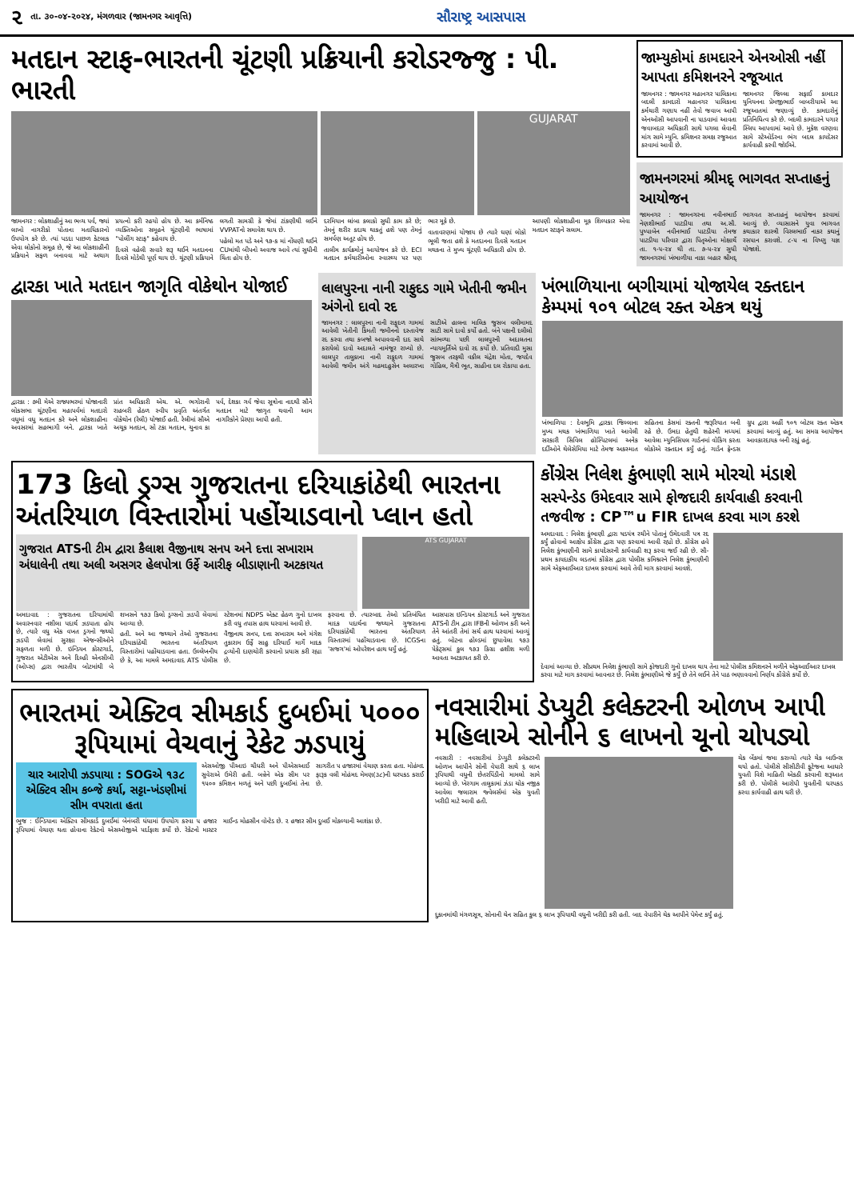૨ તા. ૩૦-૦૪-૨૦૨૪, મંગળવાર (જામનગર આવૃત્તિ) સૌરાષ્ટ્ર આસપાસ
મતદાન સ્ટાફ-ભારતની ચૂંટણી પ્રક્રિયાની કરોડરજ્જુ : પી. ભારતી
GUJARAT
જામનગર : લોકશાહીનું આ ભવ્ય પર્વ, જ્યાં લાખો નાગરીકો પોતાના મતાધિકારનો ઉપયોગ કરે છે. ત્યાં પડદા પાછળ કેટલાક એવા લોકોનો સમૂહ છે, જે આ લોકશાહીની પ્રક્રિયાને સફળ બનાવવા માટે અથાગ પ્રયત્નો કરી રહયો હોય છે. આ કર્મનિષ્ઠ વ્યક્તિઓના સમૂહને ચૂંટણીની ભાષામાં "પોલીંગ સ્ટાફ" કહેવાય છે.
દિવસે વહેલી સવારે શરૂ થઈને મતદાનના દિવસે મોડેથી પૂર્ણ થાય છે. ચૂંટણી પ્રક્રિયાને લગતી સામગ્રી કે જેમાં ટાંકણીથી લઈને VVPATનો સમાવેશ થાય છે.
પહેલો મત પડે અને ૧૭-ક માં નોંધણી થઈને CUમાંથી બીપનો અવાજ આવે ત્યાં સુધીની ચિંતા હોય છે.
દરમિયાન લાંબા કલાકો સુધી કામ કરે છે; તેમનું શરીર કદાચ થાકતું હશે પણ તેમનું સમર્પણ અતૂટ હોય છે.
તાલીમ કાર્યક્રમોનું આયોજન કરે છે. ECI મતદાન કર્મચારીઓના સ્વાસ્થ્ય પર પણ ભાર મૂકે છે.
વાતાવરણમાં યોજાય છે ત્યારે ઘણાં લોકો ભૂલી જતા હશે કે મતદાનના દિવસે મતદાન મથકના તે મુખ્ય ચૂંટણી અધિકારી હોય છે. આપણી લોકશાહીના મૂક શિલ્પકાર એવા મતદાન સ્ટાફને સલામ.
જામ્યુકોમાં કામદારને એનઓસી નહીં આપતા કમિશનરને રજૂઆત
જામનગર : જામનગર મહાનગર પાલિકાના બદલી કામદારો મહાનગર પાલિકાના કર્મચારી ગણાય નહીં તેવો જવાબ આપી એનઓસી આપવાની ના પાડવામાં આવતા જવાબદાર અધિકારી સાથે પગલા લેવાની માંગ સામે મ્યુનિ. કમિશનર સમક્ષ રજુઆત કરવામાં આવી છે.
જામનગર જિલ્લા સફાઈ કામદાર યુનિયનના પ્રેમજીભાઈ બાબરીયાએ આ રજૂઆતમાં જણાવ્યું છે. કામદારોનું પ્રતિનિધિત્વ કરે છે. બદલી કામદારને પગાર સ્લિપ આપવામાં આવે છે. મુકેશ વરણવા સામે સ્ટેઓર્ડરના ભંગ બદલ કાયદેસર કાર્યવાહી કરવી જોઈએ.
જામનગરમાં શ્રીમદ્ ભાગવત સપ્તાહનું આયોજન
જામનગર : જામનગરના નવીનભાઈ નેણશીભાઈ પાટડીયા તથા અ.સૌ. પુષ્પાબેન નવીનભાઈ પાટડીયા તેમજ પાટડીયા પરિવાર દ્વારા પિતૃઓના મોક્ષાર્થે તા. ૧-૫-૨૪ થી તા. ૭-૫-૨૪ સુધી જામનગરમાં ખંભાળીયા નાકા બહાર શ્રીમદ્ ભાગવત સપ્તાહનું આયોજન કરવામાં આવ્યું છે. વ્યાસાસને યુવા ભાગવત કથાકાર શાસ્ત્રી વિરલભાઈ નાકર કથાનું રસપાન કરાવશે. ૮-૫ ના વિષ્ણુ યજ્ઞ યોજાશે.
દ્વારકા ખાતે મતદાન જાગૃતિ વોકેથોન યોજાઈ
દ્વારકા : ૭મી મેએ રાજ્યભરમાં યોજાનારી લોકસભા ચૂંટણીના મહાપર્વમાં મતદારો વધુમાં વધુ મતદાન કરે અને લોકશાહીના અવસરમાં સહભાગી બને. દ્વારકા ખાતે પ્રાંત અધિકારી એચ. એ. ભગોરાની રાહબરી હેઠળ સ્વીપ પ્રવૃતિ અંતર્ગત વોકેથોન (રેલી) યોજાઈ હતી. રેલીમાં સૌએ અચૂક મતદાન, સો ટકા મતદાન, ચુનાવ કા પર્વ, દેશકા ગર્વ જેવા સૂત્રોના નાદથી સૌને મતદાન માટે જાગૃત થવાની આમ નાગરિકોને પ્રેરણા આપી હતી.
લાલપુરના નાની રાફુદડ ગામે ખેતીની જમીન અંગેનો દાવો રદ
જામનગર : લાલપુરના નાની રાફુદળ ગામમાં આવેલી ખેતીની કિંમતી જમીનનો દસ્તાવેજ રદ કરવા તથા કબજો અપાવવાની દાદ સાથે કરાયેલો દાવો અદાલતે નામંજૂર રાખ્યો છે. લાલપુર તાલુકાના નાની રાફુદળ ગામમાં આવેલી જમીન અંગે મહમદહુસેન અલારખા સાટીએ હાલના માલિક જુસબ વલીમામદ સાટી સામે દાવો કર્યો હતો. બંને પક્ષની દલીલો સાંભળ્યા પછી લાલપુરની અદાલતના ન્યાયમૂર્તિએ દાવો રદ કર્યો છે. પ્રતિવાદી મુસા જુસબ તરફથી વકીલ ચંદ્રેશ મોતા, જયદેવ ગોહિલ, મૈત્રી ભૂત, સાહીના દલ રોકાયા હતા.
ખંભાળિયાના બગીચામાં યોજાયેલ રક્તદાન કેમ્પમાં ૧૦૧ બોટલ રક્ત એકત્ર થયું
ખંભાળિયા : દેવભૂમિ દ્વારકા જિલ્લાના મુખ્ય મથક ખંભાળિયા ખાતે આવેલી સરકારી સિવિલ હોસ્પિટલમાં અનેક દર્દીઓને થેલેસેમિયા માટે તેમજ અકસ્માત સહિતના કેસમાં રક્તની જરૂરિયાત બની રહે છે. ઉમદા હેતુથી શહેરની મધ્યમાં આવેલા મ્યુનિસિપલ ગાર્ડનમાં વોકિંગ કરતા લોકોએ રક્તદાન કર્યું હતું. ગાર્ડન ફ્રેન્ડસ ગ્રુપ દ્વારા અહીં ૧૦૧ બોટલ રક્ત એકત્ર કરવામાં આવ્યું હતું. આ સમગ્ર આયોજન આવકારદાયક બની રહ્યું હતું.
173 કિલો ડ્રગ્સ ગુજરાતના દરિયાકાંઠેથી ભારતના અંતરિયાળ વિસ્તારોમાં પહોંચાડવાનો પ્લાન હતો
ગુજરાત ATSની ટીમ દ્વારા કૈલાશ વૈજીનાથ સનપ અને દત્તા સખારામ અંધાલેની તથા અલી અસગર હેલપોત્રા ઉર્ફે આરીફ બીડાણાની અટકાયત
ATS GUJARAT
અમદાવાદ : ગુજરાતના દરિયામાંથી અવારનવાર નશીલા પદાર્થ ઝડપાતા હોય છે, ત્યારે વધુ એક વખત ડ્રગનો જથ્થો ઝડપી લેવામાં સુરક્ષા એજન્સીઓને સફળતા મળી છે. ઇન્ડિયન કોસ્ટગાર્ડ, ગુજરાત એટીએસ અને દિલ્હી એનસીબી (ઓપ્સ) દ્વારા ભારતીય બોટમાંથી બે શખસને ૧૭૩ કિલો ડ્રગ્સનો ઝડપી લેવામાં આવ્યા છે.
હતી. અને આ જથ્થાને તેઓ ગુજરાતના દરિયાકાંઠેથી ભારતના અંતરિયાળ વિસ્તારોમાં પહોંચાડવાના હતા. ઉલ્લેખનીય છે કે, આ મામલે અમદાવાદ ATS પોલીસ સ્ટેશનમાં NDPS એક્ટ હેઠળ ગુનો દાખલ કરી વધુ તપાસ હાથ ધરવામાં આવી છે.
વૈજીનાથ સનપ, દત્તા સખારામ અને મંગેશ તુકારામ ઉર્ફે સાહુ દરિયાઈ માર્ગે માદક દ્રવ્યોની દાણચોરી કરવાનો પ્રયાસ કરી રહ્યા છે.
ફરવાના છે. ત્યારબાદ તેઓ પ્રતિબંધિત માદક પદાર્થના જથ્થાને ગુજરાતના દરિયાકાંઠેથી ભારતના અંતરિયાળ વિસ્તારમાં પહોંચાડવાના છે. ICGSના 'સજગ'માં ઓપરેશન હાથ ધર્યું હતું.
આસપાસ ઇન્ડિયન કોસ્ટગાર્ડ અને ગુજરાત ATSની ટીમ દ્વારા IFBની ઓળખ કરી અને તેને આંતરી તેમાં સર્ચ હાથ ધરવામાં આવ્યું હતું. બોટના હોલ્ડમાં છુપાવેલા ૧૭૩ પેકેટ્સમાં કુલ ૧૭૩ કિગ્રા હશીશ મળી આવતા અટકાયત કરી છે.
કોંગ્રેસ નિલેશ કુંભાણી સામે મોરચો મંડાશે
સસ્પેન્ડેડ ઉમેદવાર સામે ફોજદારી કાર્યવાહી કરવાની તજવીજ : CP™u FIR દાખલ કરવા માગ કરશે
અમદાવાદ : નિલેશ કુંભાણી દ્વારા ષડયંત્ર રચીને પોતાનું ઉમેદવારી પત્ર રદ કર્યું હોવાનો આક્ષેપ કોંગ્રેસ દ્વારા પણ કરવામાં આવી રહ્યો છે. કોંગ્રેસ હવે નિલેશ કુંભાણીની સામે કાયદેસરની કાર્યવાહી શરૂ કરવા જઈ રહી છે. સૌ-પ્રથમ કાયદાકીય લડતમાં કોંગ્રેસ દ્વારા પોલીસ કમિશ્નરને નિલેશ કુંભાણીની સામે એફઆઈઆર દાખલ કરવામાં આવે તેવી માગ કરવામાં આવશે.
દેવામાં આવ્યા છે. સૌપ્રથમ નિલેશ કુંભાણી સામે ફોજદારી ગુનો દાખલ થાય તેના માટે પોલીસ કમિશનરને મળીને એફઆઈઆર દાખલ કરવા માટે માગ કરવામાં આવનાર છે. નિલેશ કુંભાણીએ જે કર્યું છે તેને લઈને તેને પાઠ ભણાવવાનો નિર્ણય કોંગ્રેસે કર્યો છે.
ભારતમાં એક્ટિવ સીમકાર્ડ દુબઈમાં ૫૦૦૦ રૂપિયામાં વેચવાનું રેકેટ ઝડપાયું
ચાર આરોપી ઝડપાયા : SOGએ ૧૩૮ એક્ટિવ સીમ કબ્જે કર્યા, સટ્ટા-ખંડણીમાં સીમ વપરાતા હતા
એસઓજી પીઆઇ ચૌધરી અને પીએસઆઈ સુવેરાએ ઉમેરી હતી. બન્નેને એક સીમ પર ૧૫૦૦ કમિશન મળતું અને પછી દુબઈમાં તેના સાગરીત ૫ હજારમાં વેચાણ કરતા હતા. મોહંમદ ફારૂક વલી મોહંમદ મેમણ(૩૮)ની ધરપકડ કરાઈ છે.
ભુજ : ઈન્ડિયાના એક્ટિવ સીમકાર્ડ દુબઈમાં બેનંબરી ધંધામાં ઉપયોગ કરવા ૫ હજાર રૂપિયામાં વેચાણ થતા હોવાના રેકેટનો એસઓજીએ પર્દાફાશ કર્યો છે. રેકેટનો માસ્ટર માઈન્ડ મોહસીન વોન્ટેડ છે. ૨ હજાર સીમ દુબઈ મોકલ્યાની આશંકા છે.
નવસારીમાં ડેપ્યુટી કલેક્ટરની ઓળખ આપી મહિલાએ સોનીને ૬ લાખનો ચૂનો ચોપડ્યો
નવસારી : નવસારીમાં ડેપ્યુટી કલેક્ટરની ઓળખ આપીને સોની વેપારી સાથે ૬ લાખ રૂપિયાથી વધુની છેતરપિંડીનો મામલો સામે આવ્યો છે. ખેરગામ તાલુકામાં ઝંડા ચોક નજીક આવેલા જલારામ જ્વેલર્સમાં એક યુવતી ખરીદી માટે આવી હતી.
ચેક બેંકમાં જમા કરાવ્યો ત્યારે ચેક બાઉન્સ થયો હતો. પોલીસે સીસીટીવી ફૂટેજના આધારે યુવતી વિશે માહિતી એકઠી કરવાની શરૂઆત કરી છે. પોલીસે આરોપી યુવતીની ધરપકડ કરવા કાર્યવાહી હાથ ધરી છે.
દુકાનમાંથી મંગળસૂત્ર, સોનાની ચેન સહિત કુલ ૬ લાખ રૂપિયાથી વધુની ખરીદી કરી હતી. બાદ વેપારીને ચેક આપીને પેમેન્ટ કર્યું હતું.